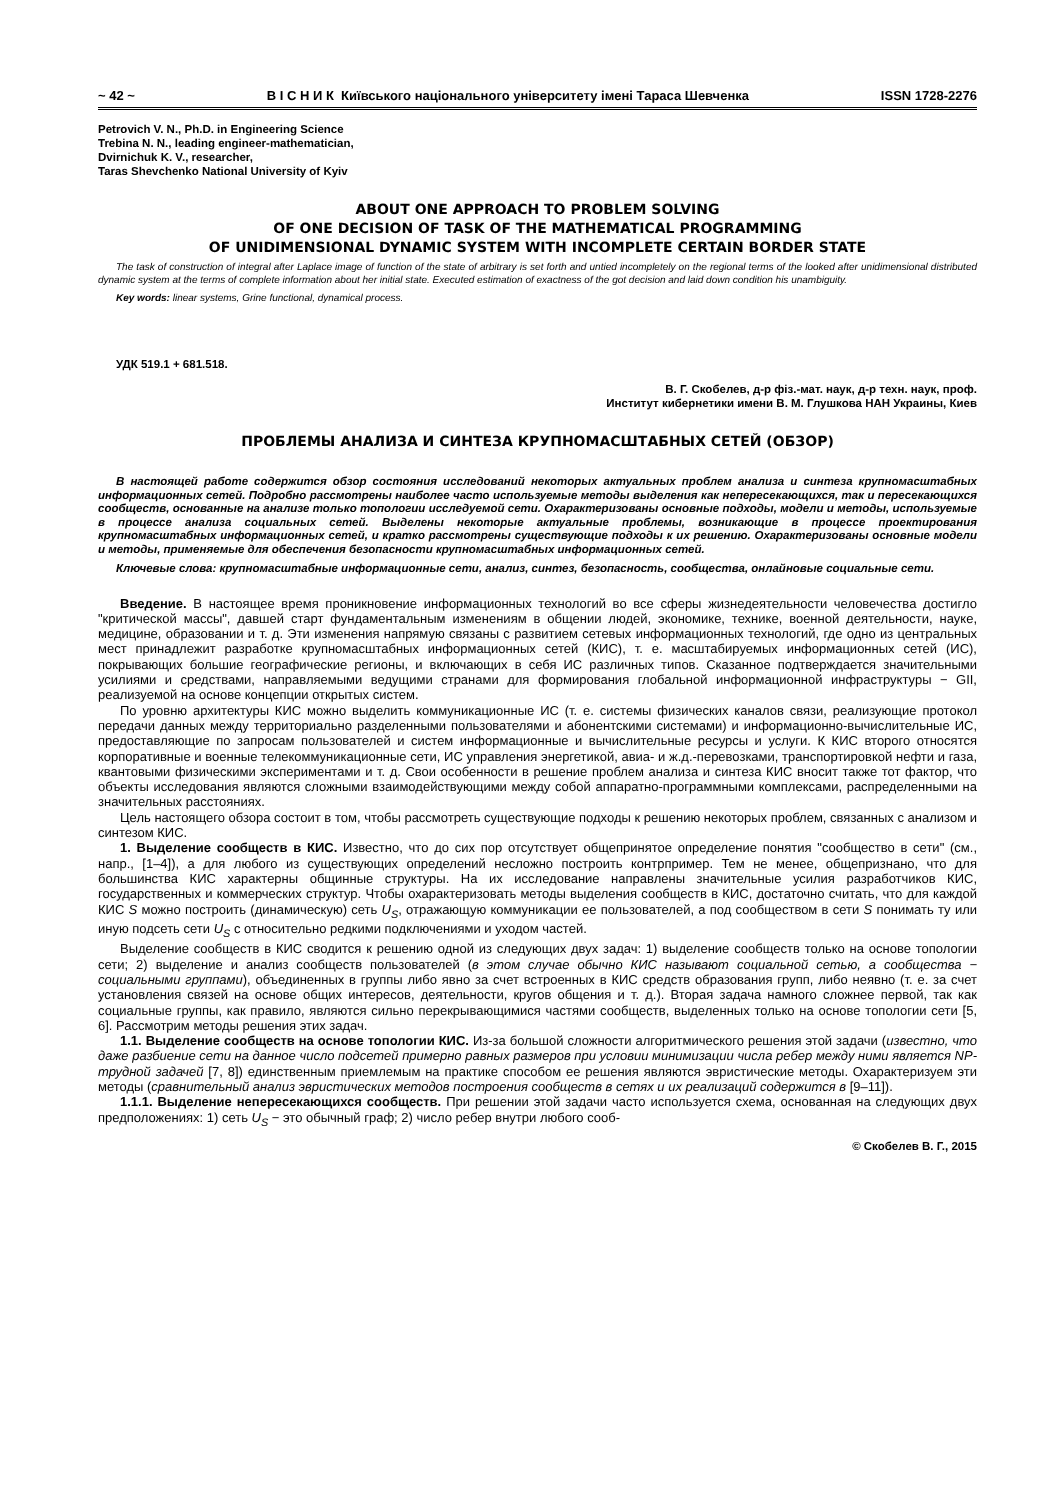~ 42 ~ В І С Н И К Київського національного університету імені Тараса Шевченка ISSN 1728-2276
Petrovich V. N., Ph.D. in Engineering Science
Trebina N. N., leading engineer-mathematician,
Dvirnichuk K. V., researcher,
Taras Shevchenko National University of Kyiv
ABOUT ONE APPROACH TO PROBLEM SOLVING
OF ONE DECISION OF TASK OF THE MATHEMATICAL PROGRAMMING
OF UNIDIMENSIONAL DYNAMIC SYSTEM WITH INCOMPLETE CERTAIN BORDER STATE
The task of construction of integral after Laplace image of function of the state of arbitrary is set forth and untied incompletely on the regional terms of the looked after unidimensional distributed dynamic system at the terms of complete information about her initial state. Executed estimation of exactness of the got decision and laid down condition his unambiguity.
Key words: linear systems, Grine functional, dynamical process.
УДК 519.1 + 681.518.
В. Г. Скобелев, д-р фіз.-мат. наук, д-р техн. наук, проф.
Институт кибернетики имени В. М. Глушкова НАН Украины, Киев
ПРОБЛЕМЫ АНАЛИЗА И СИНТЕЗА КРУПНОМАСШТАБНЫХ СЕТЕЙ (ОБЗОР)
В настоящей работе содержится обзор состояния исследований некоторых актуальных проблем анализа и синтеза крупномасштабных информационных сетей. Подробно рассмотрены наиболее часто используемые методы выделения как непересекающихся, так и пересекающихся сообществ, основанные на анализе только топологии исследуемой сети. Охарактеризованы основные подходы, модели и методы, используемые в процессе анализа социальных сетей. Выделены некоторые актуальные проблемы, возникающие в процессе проектирования крупномасштабных информационных сетей, и кратко рассмотрены существующие подходы к их решению. Охарактеризованы основные модели и методы, применяемые для обеспечения безопасности крупномасштабных информационных сетей.
Ключевые слова: крупномасштабные информационные сети, анализ, синтез, безопасность, сообщества, онлайновые социальные сети.
Введение. В настоящее время проникновение информационных технологий во все сферы жизнедеятельности человечества достигло "критической массы", давшей старт фундаментальным изменениям в общении людей, экономике, технике, военной деятельности, науке, медицине, образовании и т. д. Эти изменения напрямую связаны с развитием сетевых информационных технологий, где одно из центральных мест принадлежит разработке крупномасштабных информационных сетей (КИС), т. е. масштабируемых информационных сетей (ИС), покрывающих большие географические регионы, и включающих в себя ИС различных типов. Сказанное подтверждается значительными усилиями и средствами, направляемыми ведущими странами для формирования глобальной информационной инфраструктуры − GII, реализуемой на основе концепции открытых систем.
По уровню архитектуры КИС можно выделить коммуникационные ИС (т. е. системы физических каналов связи, реализующие протокол передачи данных между территориально разделенными пользователями и абонентскими системами) и информационно-вычислительные ИС, предоставляющие по запросам пользователей и систем информационные и вычислительные ресурсы и услуги. К КИС второго относятся корпоративные и военные телекоммуникационные сети, ИС управления энергетикой, авиа- и ж.д.-перевозками, транспортировкой нефти и газа, квантовыми физическими экспериментами и т. д. Свои особенности в решение проблем анализа и синтеза КИС вносит также тот фактор, что объекты исследования являются сложными взаимодействующими между собой аппаратно-программными комплексами, распределенными на значительных расстояниях.
Цель настоящего обзора состоит в том, чтобы рассмотреть существующие подходы к решению некоторых проблем, связанных с анализом и синтезом КИС.
1. Выделение сообществ в КИС. Известно, что до сих пор отсутствует общепринятое определение понятия "сообщество в сети" (см., напр., [1–4]), а для любого из существующих определений несложно построить контрпример. Тем не менее, общепризнано, что для большинства КИС характерны общинные структуры. На их исследование направлены значительные усилия разработчиков КИС, государственных и коммерческих структур. Чтобы охарактеризовать методы выделения сообществ в КИС, достаточно считать, что для каждой КИС S можно построить (динамическую) сеть U<sub>S</sub>, отражающую коммуникации ее пользователей, а под сообществом в сети S понимать ту или иную подсеть сети U<sub>S</sub> с относительно редкими подключениями и уходом частей.
Выделение сообществ в КИС сводится к решению одной из следующих двух задач: 1) выделение сообществ только на основе топологии сети; 2) выделение и анализ сообществ пользователей (в этом случае обычно КИС называют социальной сетью, а сообщества − социальными группами), объединенных в группы либо явно за счет встроенных в КИС средств образования групп, либо неявно (т. е. за счет установления связей на основе общих интересов, деятельности, кругов общения и т. д.). Вторая задача намного сложнее первой, так как социальные группы, как правило, являются сильно перекрывающимися частями сообществ, выделенных только на основе топологии сети [5, 6]. Рассмотрим методы решения этих задач.
1.1. Выделение сообществ на основе топологии КИС. Из-за большой сложности алгоритмического решения этой задачи (известно, что даже разбиение сети на данное число подсетей примерно равных размеров при условии минимизации числа ребер между ними является NP-трудной задачей [7, 8]) единственным приемлемым на практике способом ее решения являются эвристические методы. Охарактеризуем эти методы (сравнительный анализ эвристических методов построения сообществ в сетях и их реализаций содержится в [9–11]).
1.1.1. Выделение непересекающихся сообществ. При решении этой задачи часто используется схема, основанная на следующих двух предположениях: 1) сеть U<sub>S</sub> − это обычный граф; 2) число ребер внутри любого сооб-
© Скобелев В. Г., 2015